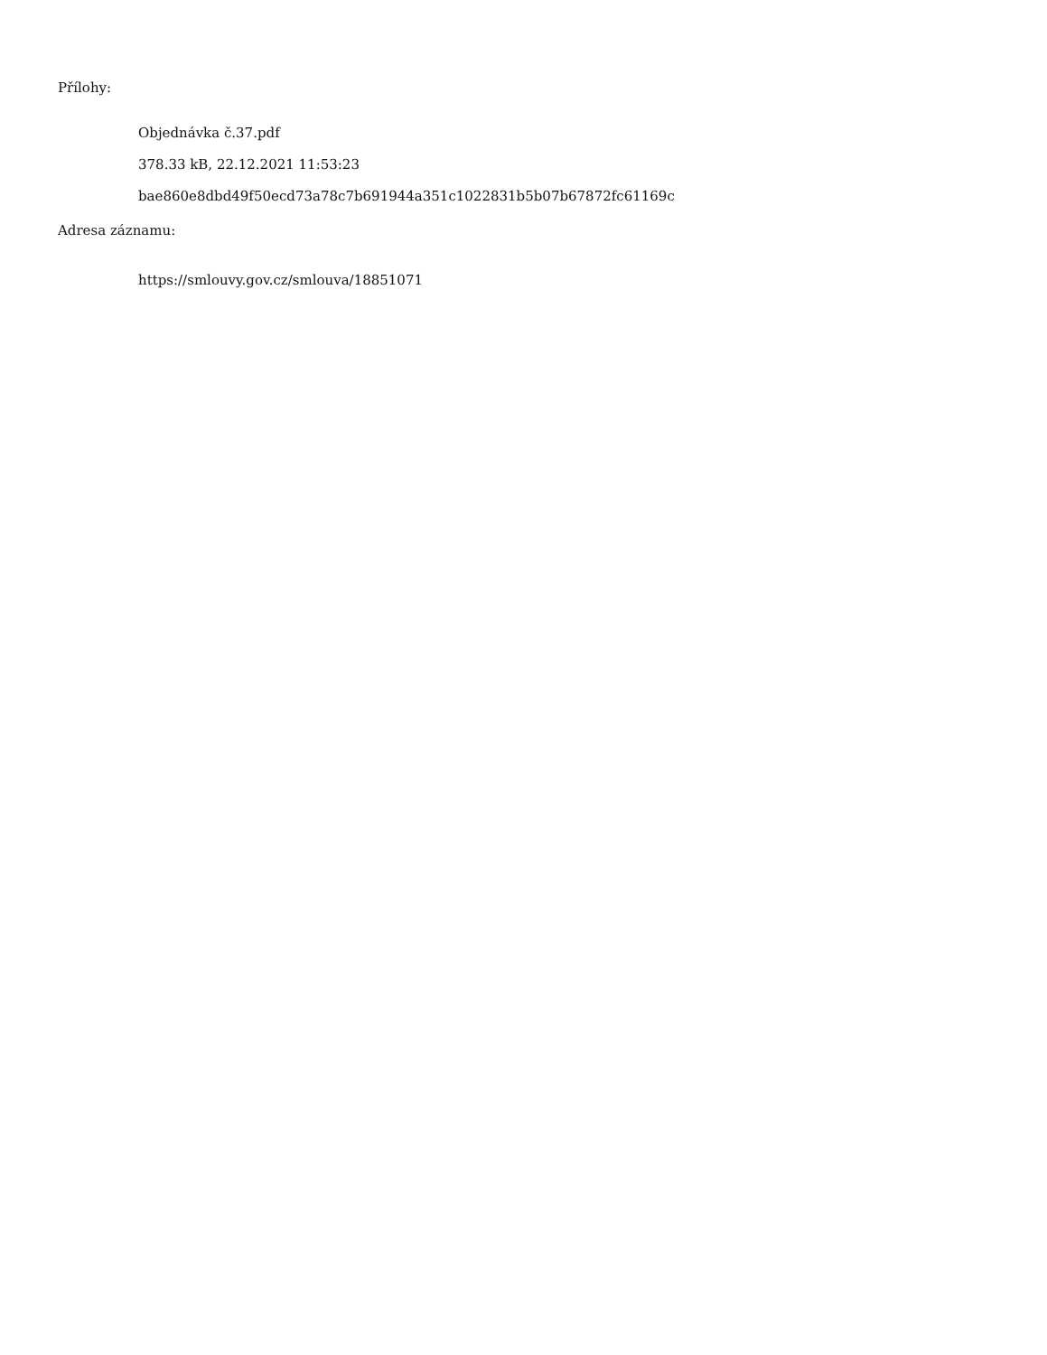Přílohy:
Objednávka č.37.pdf
378.33 kB, 22.12.2021 11:53:23
bae860e8dbd49f50ecd73a78c7b691944a351c1022831b5b07b67872fc61169c
Adresa záznamu:
https://smlouvy.gov.cz/smlouva/18851071